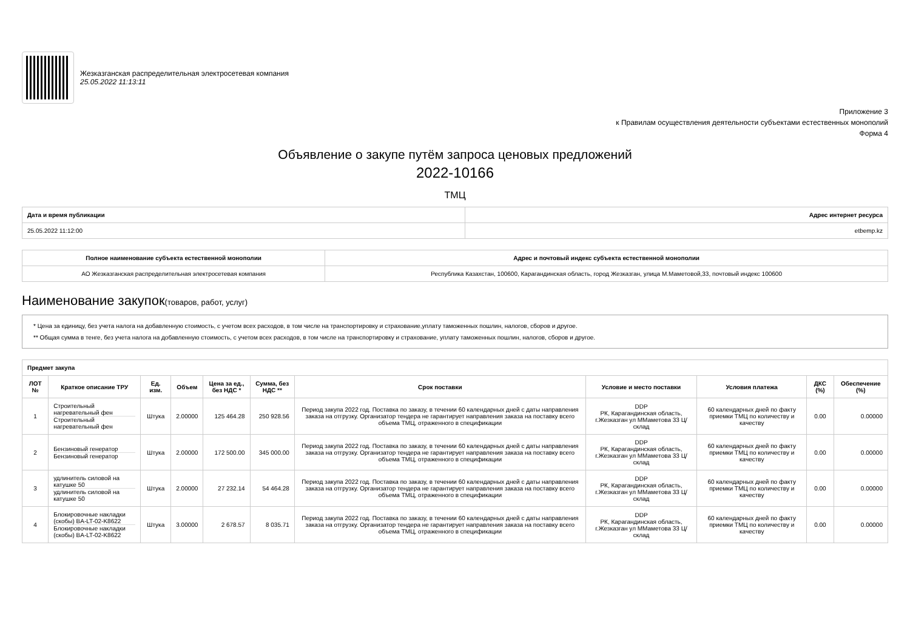Жезказганская распределительная электросетевая компания
25.05.2022 11:13:11
Приложение 3
к Правилам осуществления деятельности субъектами естественных монополий
Форма 4
Объявление о закупе путём запроса ценовых предложений
2022-10166
ТМЦ
| Дата и время публикации | Адрес интернет ресурса |
| --- | --- |
| 25.05.2022 11:12:00 | etbemp.kz |
| Полное наименование субъекта естественной монополии | Адрес и почтовый индекс субъекта естественной монополии |
| --- | --- |
| АО Жезказганская распределительная электросетевая компания | Республика Казахстан, 100600, Карагандинская область, город Жезказган, улица М.Маметовой,33, почтовый индекс 100600 |
Наименование закупок(товаров, работ, услуг)
* Цена за единицу, без учета налога на добавленную стоимость, с учетом всех расходов, в том числе на транспортировку и страхование,уплату таможенных пошлин, налогов, сборов и другое.
** Общая сумма в тенге, без учета налога на добавленную стоимость, с учетом всех расходов, в том числе на транспортировку и страхование, уплату таможенных пошлин, налогов, сборов и другое.
| Предмет закупа | | | | | | | | | | |
| --- | --- | --- | --- | --- | --- | --- | --- | --- | --- | --- |
| ЛОТ № | Краткое описание ТРУ | Ед. изм. | Объем | Цена за ед., без НДС * | Сумма, без НДС ** | Срок поставки | Условие и место поставки | Условия платежа | ДКС (%) | Обеспечение (%) |
| 1 | Строительный нагревательный фен Строительный нагревательный фен | Штука | 2.00000 | 125 464.28 | 250 928.56 | Период закупа 2022 год. Поставка по заказу, в течении 60 календарных дней с даты направления заказа на отгрузку. Организатор тендера не гарантирует направления заказа на поставку всего объема ТМЦ, отраженного в спецификации | DDP РК, Карагандинская область, г.Жезказган ул ММаметова 33 Ц/склад | 60 календарных дней по факту приемки ТМЦ по количеству и качеству | 0.00 | 0.00000 |
| 2 | Бензиновый генератор Бензиновый генератор | Штука | 2.00000 | 172 500.00 | 345 000.00 | Период закупа 2022 год. Поставка по заказу, в течении 60 календарных дней с даты направления заказа на отгрузку. Организатор тендера не гарантирует направления заказа на поставку всего объема ТМЦ, отраженного в спецификации | DDP РК, Карагандинская область, г.Жезказган ул ММаметова 33 Ц/склад | 60 календарных дней по факту приемки ТМЦ по количеству и качеству | 0.00 | 0.00000 |
| 3 | удлинитель силовой на катушке 50 удлинитель силовой на катушке 50 | Штука | 2.00000 | 27 232.14 | 54 464.28 | Период закупа 2022 год. Поставка по заказу, в течении 60 календарных дней с даты направления заказа на отгрузку. Организатор тендера не гарантирует направления заказа на поставку всего объема ТМЦ, отраженного в спецификации | DDP РК, Карагандинская область, г.Жезказган ул ММаметова 33 Ц/склад | 60 календарных дней по факту приемки ТМЦ по количеству и качеству | 0.00 | 0.00000 |
| 4 | Блокировочные накладки (скобы) BA-LT-02-K8622 Блокировочные накладки (скобы) BA-LT-02-K8622 | Штука | 3.00000 | 2 678.57 | 8 035.71 | Период закупа 2022 год. Поставка по заказу, в течении 60 календарных дней с даты направления заказа на отгрузку. Организатор тендера не гарантирует направления заказа на поставку всего объема ТМЦ, отраженного в спецификации | DDP РК, Карагандинская область, г.Жезказган ул ММаметова 33 Ц/склад | 60 календарных дней по факту приемки ТМЦ по количеству и качеству | 0.00 | 0.00000 |